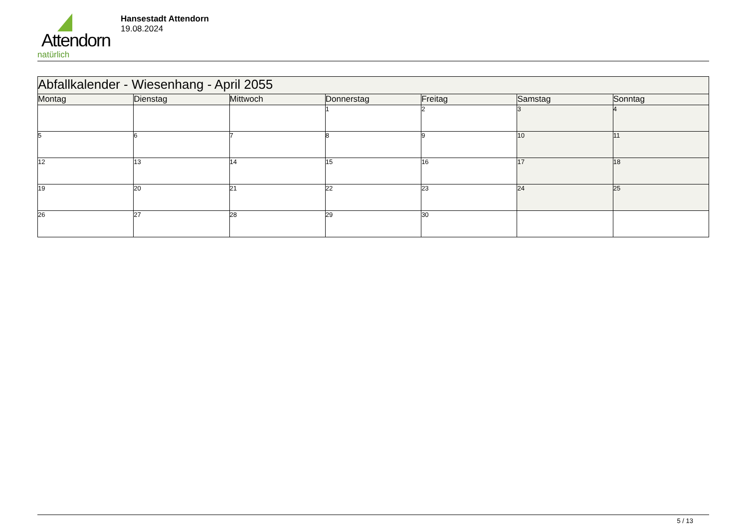Attendorn
natürlich
Hansestadt Attendorn
19.08.2024
| Abfallkalender - Wiesenhang - April 2055 | | | | | | |
| Montag | Dienstag | Mittwoch | Donnerstag | Freitag | Samstag | Sonntag |
| | | | 1 | 2 | 3 | 4 |
| 5 | 6 | 7 | 8 | 9 | 10 | 11 |
| 12 | 13 | 14 | 15 | 16 | 17 | 18 |
| 19 | 20 | 21 | 22 | 23 | 24 | 25 |
| 26 | 27 | 28 | 29 | 30 | | |
5 / 13